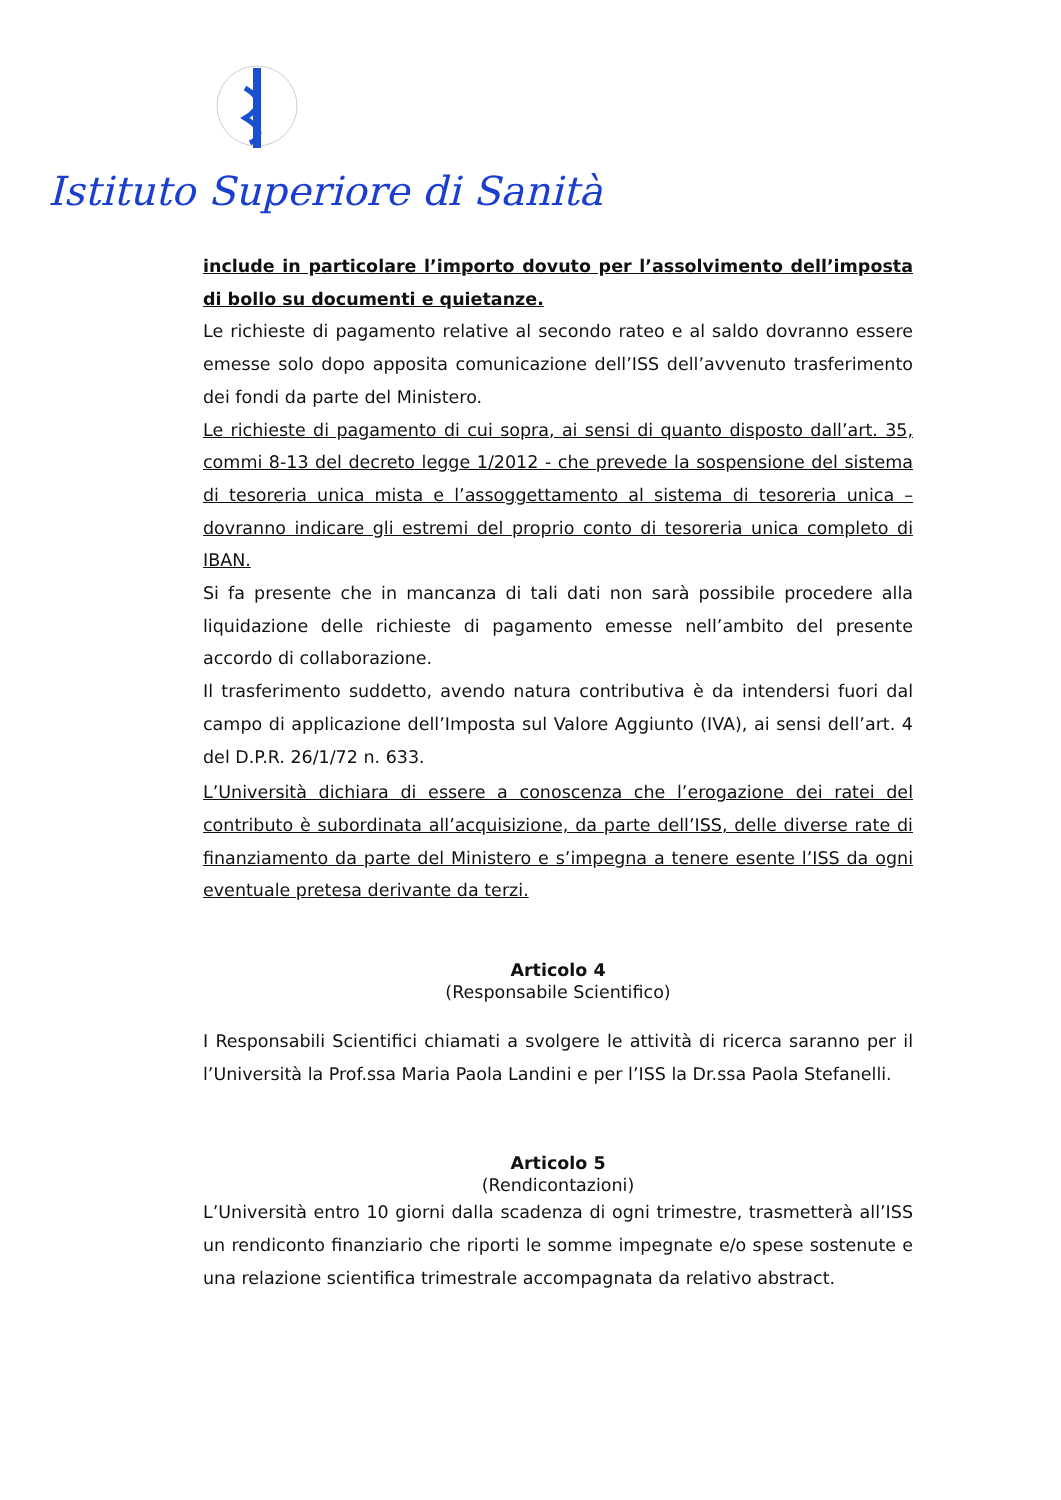Istituto Superiore di Sanità
include in particolare l’importo dovuto per l’assolvimento dell’imposta di bollo su documenti e quietanze.
Le richieste di pagamento relative al secondo rateo e al saldo dovranno essere emesse solo dopo apposita comunicazione dell’ISS dell’avvenuto trasferimento dei fondi da parte del Ministero.
Le richieste di pagamento di cui sopra, ai sensi di quanto disposto dall’art. 35, commi 8-13 del decreto legge 1/2012 - che prevede la sospensione del sistema di tesoreria unica mista e l’assoggettamento al sistema di tesoreria unica – dovranno indicare gli estremi del proprio conto di tesoreria unica completo di IBAN.
Si fa presente che in mancanza di tali dati non sarà possibile procedere alla liquidazione delle richieste di pagamento emesse nell’ambito del presente accordo di collaborazione.
Il trasferimento suddetto, avendo natura contributiva è da intendersi fuori dal campo di applicazione dell’Imposta sul Valore Aggiunto (IVA), ai sensi dell’art. 4 del D.P.R. 26/1/72 n. 633.
L’Università dichiara di essere a conoscenza che l’erogazione dei ratei del contributo è subordinata all’acquisizione, da parte dell’ISS, delle diverse rate di finanziamento da parte del Ministero e s’impegna a tenere esente l’ISS da ogni eventuale pretesa derivante da terzi.
Articolo 4
(Responsabile Scientifico)
I Responsabili Scientifici chiamati a svolgere le attività di ricerca saranno per il l’Università la Prof.ssa Maria Paola Landini e per l’ISS la Dr.ssa Paola Stefanelli.
Articolo 5
(Rendicontazioni)
L’Università entro 10 giorni dalla scadenza di ogni trimestre, trasmetterà all’ISS un rendiconto finanziario che riporti le somme impegnate e/o spese sostenute e una relazione scientifica trimestrale accompagnata da relativo abstract.